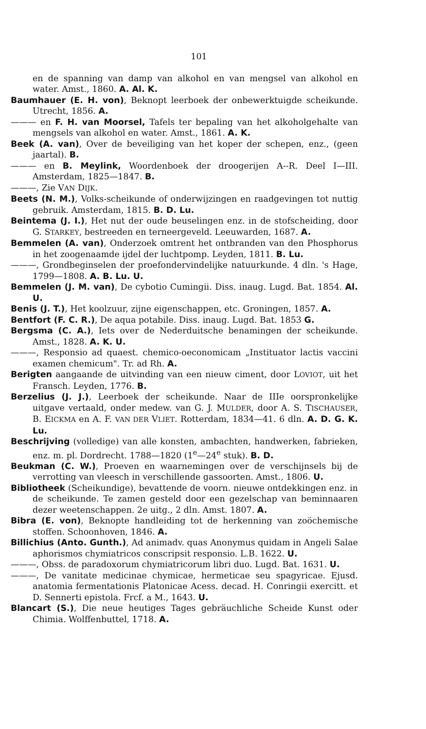101
en de spanning van damp van alkohol en van mengsel van alkohol en water. Amst., 1860. A. Al. K.
Baumhauer (E. H. von), Beknopt leerboek der onbewerktuigde scheikunde. Utrecht, 1856. A.
——— en F. H. van Moorsel, Tafels ter bepaling van het alkoholgehalte van mengsels van alkohol en water. Amst., 1861. A. K.
Beek (A. van), Over de beveiliging van het koper der schepen, enz., (geen jaartal). B.
——— en B. Meylink, Woordenboek der droogerijen A--R. Deel I—III. Amsterdam, 1825—1847. B.
———, Zie VAN DIJK.
Beets (N. M.), Volks-scheikunde of onderwijzingen en raadgevingen tot nuttig gebruik. Amsterdam, 1815. B. D. Lu.
Beintema (J. I.), Het nut der oude beuselingen enz. in de stofscheiding, door G. STARKEY, bestreeden en terneergeveld. Leeuwarden, 1687. A.
Bemmelen (A. van), Onderzoek omtrent het ontbranden van den Phosphorus in het zoogenaamde ijdel der luchtpomp. Leyden, 1811. B. Lu.
———, Grondbeginselen der proefondervindelijke natuurkunde. 4 dln. 's Hage, 1799—1808. A. B. Lu. U.
Bemmelen (J. M. van), De cybotio Cumingii. Diss. inaug. Lugd. Bat. 1854. Al. U.
Benis (J. T.), Het koolzuur, zijne eigenschappen, etc. Groningen, 1857. A.
Bentfort (F. C. R.), De aqua potabile. Diss. inaug. Lugd. Bat. 1853 G.
Bergsma (C. A.), Iets over de Nederduitsche benamingen der scheikunde. Amst., 1828. A. K. U.
———, Responsio ad quaest. chemico-oeconomicam „Instituator lactis vaccini examen chemicum". Tr. ad Rh. A.
Berigten aangaande de uitvinding van een nieuw ciment, door LOVIOT, uit het Fransch. Leyden, 1776. B.
Berzelius (J. J.), Leerboek der scheikunde. Naar de IIIe oorspronkelijke uitgave vertaald, onder medew. van G. J. MULDER, door A. S. TISCHAUSER, B. EICKMA en A. F. VAN DER VLIET. Rotterdam, 1834—41. 6 dln. A. D. G. K. Lu.
Beschrijving (volledige) van alle konsten, ambachten, handwerken, fabrieken, enz. m. pl. Dordrecht. 1788—1820 (1<sup>e</sup>—24<sup>e</sup> stuk). B. D.
Beukman (C. W.), Proeven en waarnemingen over de verschijnsels bij de verrotting van vleesch in verschillende gassoorten. Amst., 1806. U.
Bibliotheek (Scheikundige), bevattende de voorn. nieuwe ontdekkingen enz. in de scheikunde. Te zamen gesteld door een gezelschap van beminnaaren dezer weetenschappen. 2e uitg., 2 dln. Amst. 1807. A.
Bibra (E. von), Beknopte handleiding tot de herkenning van zoöchemische stoffen. Schoonhoven, 1846. A.
Billichius (Anto. Gunth.), Ad animadv. quas Anonymus quidam in Angeli Salae aphorismos chymiatricos conscripsit responsio. L.B. 1622. U.
———, Obss. de paradoxorum chymiatricorum libri duo. Lugd. Bat. 1631. U.
———, De vanitate medicinae chymicae, hermeticae seu spagyricae. Ejusd. anatomia fermentationis Platonicae Acess. decad. H. Conringii exercitt. et D. Sennerti epistola. Frcf. a M., 1643. U.
Blancart (S.), Die neue heutiges Tages gebräuchliche Scheide Kunst oder Chimia. Wolffenbuttel, 1718. A.